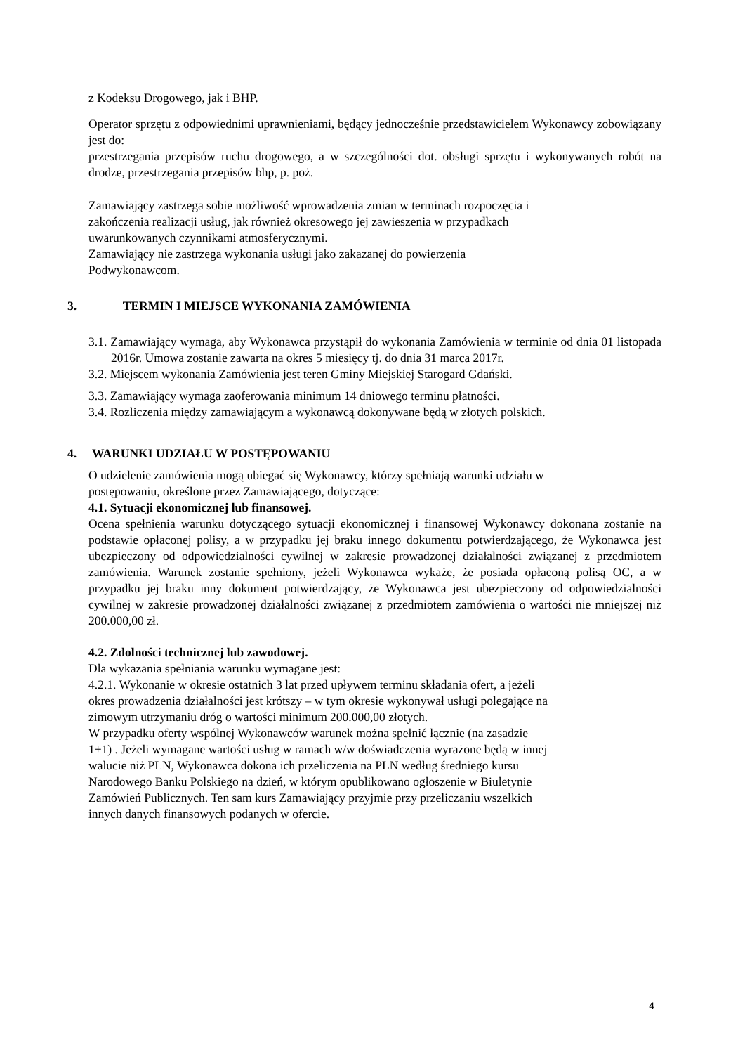z Kodeksu Drogowego, jak i BHP.
Operator sprzętu z odpowiednimi uprawnieniami, będący jednocześnie przedstawicielem Wykonawcy zobowiązany jest do:
przestrzegania przepisów ruchu drogowego, a w szczególności dot. obsługi sprzętu i wykonywanych robót na drodze, przestrzegania przepisów bhp, p. poż.
Zamawiający zastrzega sobie możliwość wprowadzenia zmian w terminach rozpoczęcia i
zakończenia realizacji usług, jak również okresowego jej zawieszenia w przypadkach
uwarunkowanych czynnikami atmosferycznymi.
Zamawiający nie zastrzega wykonania usługi jako zakazanej do powierzenia
Podwykonawcom.
3. TERMIN I MIEJSCE WYKONANIA ZAMÓWIENIA
3.1. Zamawiający wymaga, aby Wykonawca przystąpił do wykonania Zamówienia w terminie od dnia 01 listopada 2016r. Umowa zostanie zawarta na okres 5 miesięcy tj. do dnia 31 marca 2017r.
3.2. Miejscem wykonania Zamówienia jest teren Gminy Miejskiej Starogard Gdański.
3.3. Zamawiający wymaga zaoferowania minimum 14 dniowego terminu płatności.
3.4. Rozliczenia między zamawiającym a wykonawcą dokonywane będą w złotych polskich.
4. WARUNKI UDZIAŁU W POSTĘPOWANIU
O udzielenie zamówienia mogą ubiegać się Wykonawcy, którzy spełniają warunki udziału w
postępowaniu, określone przez Zamawiającego, dotyczące:
4.1. Sytuacji ekonomicznej lub finansowej.
Ocena spełnienia warunku dotyczącego sytuacji ekonomicznej i finansowej Wykonawcy dokonana zostanie na podstawie opłaconej polisy, a w przypadku jej braku innego dokumentu potwierdzającego, że Wykonawca jest ubezpieczony od odpowiedzialności cywilnej w zakresie prowadzonej działalności związanej z przedmiotem zamówienia. Warunek zostanie spełniony, jeżeli Wykonawca wykaże, że posiada opłaconą polisą OC, a w przypadku jej braku inny dokument potwierdzający, że Wykonawca jest ubezpieczony od odpowiedzialności cywilnej w zakresie prowadzonej działalności związanej z przedmiotem zamówienia o wartości nie mniejszej niż 200.000,00 zł.
4.2. Zdolności technicznej lub zawodowej.
Dla wykazania spełniania warunku wymagane jest:
4.2.1. Wykonanie w okresie ostatnich 3 lat przed upływem terminu składania ofert, a jeżeli
okres prowadzenia działalności jest krótszy – w tym okresie wykonywał usługi polegające na
zimowym utrzymaniu dróg o wartości minimum 200.000,00 złotych.
W przypadku oferty wspólnej Wykonawców warunek można spełnić łącznie (na zasadzie
1+1) . Jeżeli wymagane wartości usług w ramach w/w doświadczenia wyrażone będą w innej
walucie niż PLN, Wykonawca dokona ich przeliczenia na PLN według średniego kursu
Narodowego Banku Polskiego na dzień, w którym opublikowano ogłoszenie w Biuletynie
Zamówień Publicznych. Ten sam kurs Zamawiający przyjmie przy przeliczaniu wszelkich
innych danych finansowych podanych w ofercie.
4